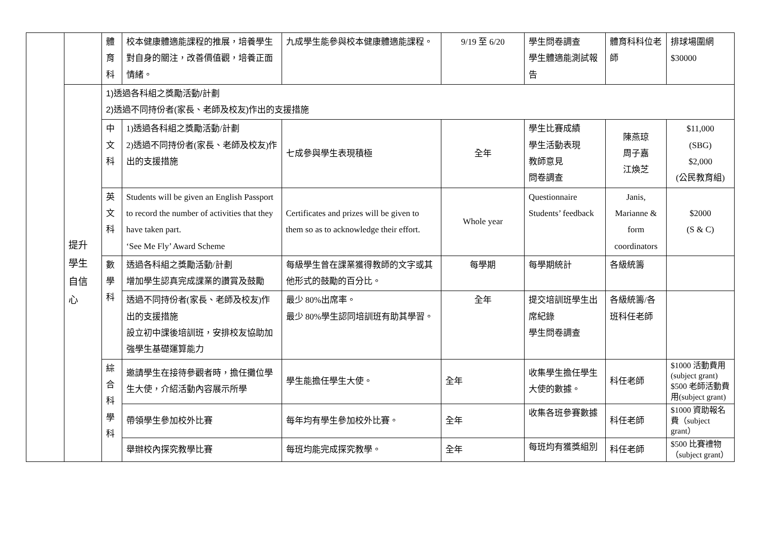| | | 體 育 科 | 校本健康體適能課程的推展，培養學生對自身的關注，改善價值觀，培養正面情緒。 | 九成學生能參與校本健康體適能課程。 | 9/19 至 6/20 | 學生問卷調查 學生體適能測試報告 | 體育科科位老師 | 排球場圍網 $30000 |
| | 提升 學生 自信 心 | 1)透過各科組之獎勵活動/計劃 2)透過不同持份者(家長、老師及校友)作出的支援措施 | | | | | | |
| | | 中 文 科 | 1)透過各科組之獎勵活動/計劃 2)透過不同持份者(家長、老師及校友)作出的支援措施 | 七成參與學生表現積極 | 全年 | 學生比賽成績 學生活動表現 教師意見 問卷調查 | 陳燕琼 周子嘉 江煥芝 | $11,000 (SBG) $2,000 (公民教育組) |
| | | 英 文 科 | Students will be given an English Passport to record the number of activities that they have taken part. ‘See Me Fly’ Award Scheme | Certificates and prizes will be given to them so as to acknowledge their effort. | Whole year | Questionnaire Students’ feedback | Janis, Marianne & form coordinators | $2000 (S & C) |
| | | 數 學 科 | 透過各科組之獎勵活動/計劃 增加學生認真完成課業的讚賞及鼓勵 | 每級學生曾在課業獲得教師的文字或其他形式的鼓勵的百分比。 | 每學期 | 每學期統計 | 各級統籌 | |
| | | | 透過不同持份者(家長、老師及校友)作出的支援措施 設立初中課後培訓班，安排校友協助加強學生基礎運算能力 | 最少 80%出席率。 最少 80%學生認同培訓班有助其學習。 | 全年 | 提交培訓班學生出席紀錄 學生問卷調查 | 各級統籌/各班科任老師 | |
| | | 綜 合 科 學 科 | 邀請學生在接待參觀者時，擔任攤位學生大使，介紹活動內容展示所學 | 學生能擔任學生大使。 | 全年 | 收集學生擔任學生大使的數據。 | 科任老師 | $1000 活動費用(subject grant) $500 老師活動費用(subject grant) |
| | | | 帶領學生參加校外比賽 | 每年均有學生參加校外比賽。 | 全年 | 收集各班參賽數據 | 科任老師 | $1000 資助報名費（subject grant） |
| | | | 舉辦校內探究教學比賽 | 每班均能完成探究教學。 | 全年 | 每班均有獲獎組別 | 科任老師 | $500 比賽禮物（subject grant） |